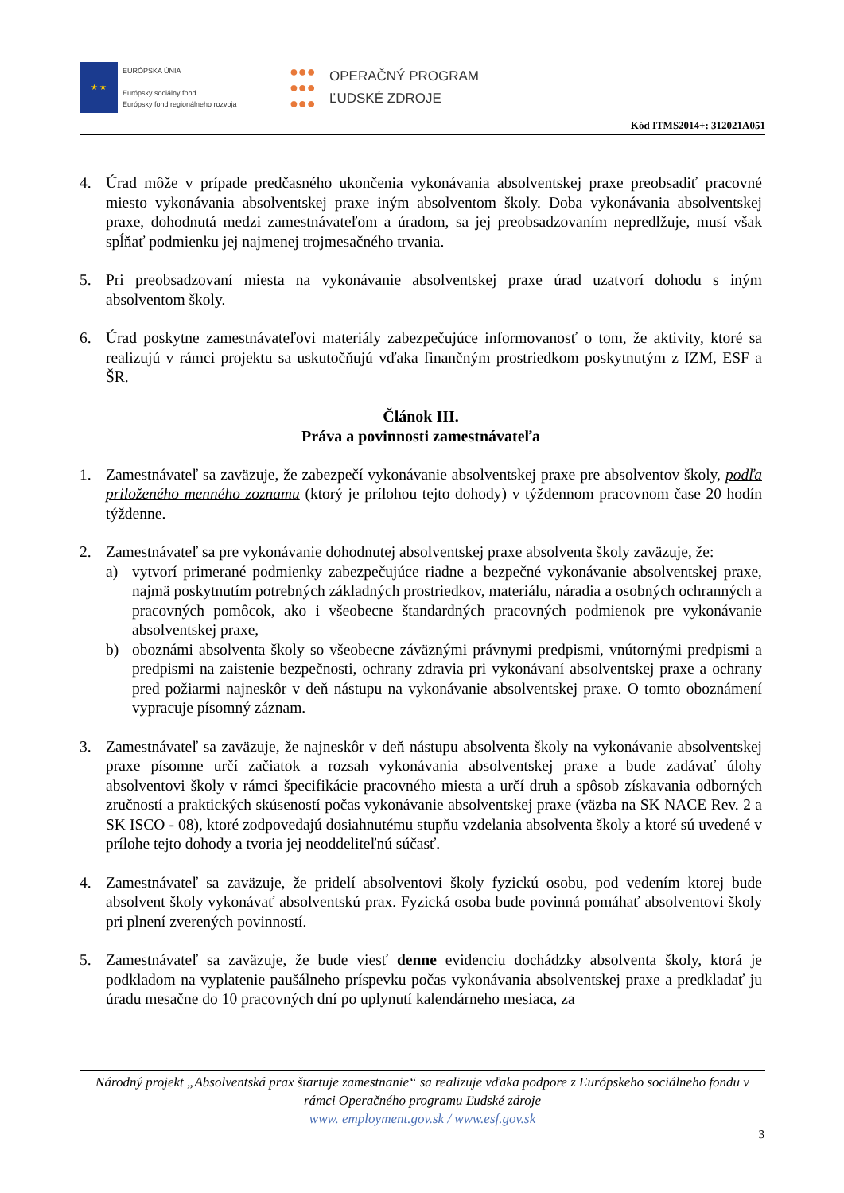★ ★
EURÓPSKA ÚNIA
Európsky sociálny fond
Európsky fond regionálneho rozvoja
●●●
●●●
●●●
OPERAČNÝ PROGRAM
ĽUDSKÉ ZDROJE
Kód ITMS2014+: 312021A051
4. Úrad môže v prípade predčasného ukončenia vykonávania absolventskej praxe preobsadiť pracovné miesto vykonávania absolventskej praxe iným absolventom školy. Doba vykonávania absolventskej praxe, dohodnutá medzi zamestnávateľom a úradom, sa jej preobsadzovaním nepredlžuje, musí však spĺňať podmienku jej najmenej trojmesačného trvania.
5. Pri preobsadzovaní miesta na vykonávanie absolventskej praxe úrad uzatvorí dohodu s iným absolventom školy.
6. Úrad poskytne zamestnávateľovi materiály zabezpečujúce informovanosť o tom, že aktivity, ktoré sa realizujú v rámci projektu sa uskutočňujú vďaka finančným prostriedkom poskytnutým z IZM, ESF a ŠR.
Článok III.
Práva a povinnosti zamestnávateľa
1. Zamestnávateľ sa zaväzuje, že zabezpečí vykonávanie absolventskej praxe pre absolventov školy, podľa priloženého menného zoznamu (ktorý je prílohou tejto dohody) v týždennom pracovnom čase 20 hodín týždenne.
2. Zamestnávateľ sa pre vykonávanie dohodnutej absolventskej praxe absolventa školy zaväzuje, že:
a) vytvorí primerané podmienky zabezpečujúce riadne a bezpečné vykonávanie absolventskej praxe, najmä poskytnutím potrebných základných prostriedkov, materiálu, náradia a osobných ochranných a pracovných pomôcok, ako i všeobecne štandardných pracovných podmienok pre vykonávanie absolventskej praxe,
b) oboznámi absolventa školy so všeobecne záväznými právnymi predpismi, vnútornými predpismi a predpismi na zaistenie bezpečnosti, ochrany zdravia pri vykonávaní absolventskej praxe a ochrany pred požiarmi najneskôr v deň nástupu na vykonávanie absolventskej praxe. O tomto oboznámení vypracuje písomný záznam.
3. Zamestnávateľ sa zaväzuje, že najneskôr v deň nástupu absolventa školy na vykonávanie absolventskej praxe písomne určí začiatok a rozsah vykonávania absolventskej praxe a bude zadávať úlohy absolventovi školy v rámci špecifikácie pracovného miesta a určí druh a spôsob získavania odborných zručností a praktických skúseností počas vykonávanie absolventskej praxe (väzba na SK NACE Rev. 2 a SK ISCO - 08), ktoré zodpovedajú dosiahnutému stupňu vzdelania absolventa školy a ktoré sú uvedené v prílohe tejto dohody a tvoria jej neoddeliteľnú súčasť.
4. Zamestnávateľ sa zaväzuje, že pridelí absolventovi školy fyzickú osobu, pod vedením ktorej bude absolvent školy vykonávať absolventskú prax. Fyzická osoba bude povinná pomáhať absolventovi školy pri plnení zverených povinností.
5. Zamestnávateľ sa zaväzuje, že bude viesť denne evidenciu dochádzky absolventa školy, ktorá je podkladom na vyplatenie paušálneho príspevku počas vykonávania absolventskej praxe a predkladať ju úradu mesačne do 10 pracovných dní po uplynutí kalendárneho mesiaca, za
Národný projekt „Absolventská prax štartuje zamestnanie“ sa realizuje vďaka podpore z Európskeho sociálneho fondu v rámci Operačného programu Ľudské zdroje
www. employment.gov.sk / www.esf.gov.sk
3